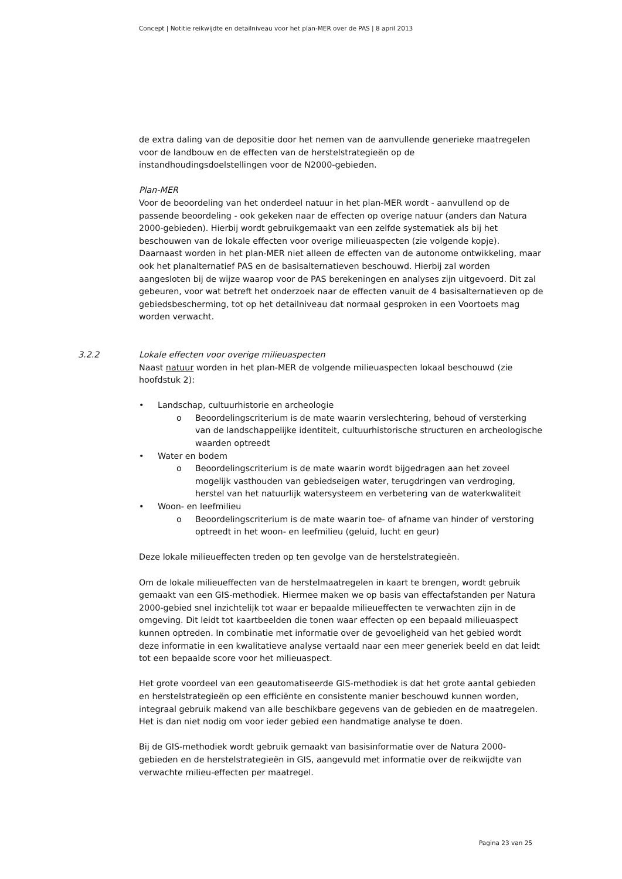Concept | Notitie reikwijdte en detailniveau voor het plan-MER over de PAS | 8 april 2013
de extra daling van de depositie door het nemen van de aanvullende generieke maatregelen voor de landbouw en de effecten van de herstelstrategieën op de instandhoudingsdoelstellingen voor de N2000-gebieden.
Plan-MER
Voor de beoordeling van het onderdeel natuur in het plan-MER wordt - aanvullend op de passende beoordeling - ook gekeken naar de effecten op overige natuur (anders dan Natura 2000-gebieden). Hierbij wordt gebruikgemaakt van een zelfde systematiek als bij het beschouwen van de lokale effecten voor overige milieuaspecten (zie volgende kopje). Daarnaast worden in het plan-MER niet alleen de effecten van de autonome ontwikkeling, maar ook het planalternatief PAS en de basisalternatieven beschouwd. Hierbij zal worden aangesloten bij de wijze waarop voor de PAS berekeningen en analyses zijn uitgevoerd. Dit zal gebeuren, voor wat betreft het onderzoek naar de effecten vanuit de 4 basisalternatieven op de gebiedsbescherming, tot op het detailniveau dat normaal gesproken in een Voortoets mag worden verwacht.
3.2.2 Lokale effecten voor overige milieuaspecten
Naast natuur worden in het plan-MER de volgende milieuaspecten lokaal beschouwd (zie hoofdstuk 2):
• Landschap, cultuurhistorie en archeologie
o Beoordelingscriterium is de mate waarin verslechtering, behoud of versterking van de landschappelijke identiteit, cultuurhistorische structuren en archeologische waarden optreedt
• Water en bodem
o Beoordelingscriterium is de mate waarin wordt bijgedragen aan het zoveel mogelijk vasthouden van gebiedseigen water, terugdringen van verdroging, herstel van het natuurlijk watersysteem en verbetering van de waterkwaliteit
• Woon- en leefmilieu
o Beoordelingscriterium is de mate waarin toe- of afname van hinder of verstoring optreedt in het woon- en leefmilieu (geluid, lucht en geur)
Deze lokale milieueffecten treden op ten gevolge van de herstelstrategieën.
Om de lokale milieueffecten van de herstelmaatregelen in kaart te brengen, wordt gebruik gemaakt van een GIS-methodiek. Hiermee maken we op basis van effectafstanden per Natura 2000-gebied snel inzichtelijk tot waar er bepaalde milieueffecten te verwachten zijn in de omgeving. Dit leidt tot kaartbeelden die tonen waar effecten op een bepaald milieuaspect kunnen optreden. In combinatie met informatie over de gevoeligheid van het gebied wordt deze informatie in een kwalitatieve analyse vertaald naar een meer generiek beeld en dat leidt tot een bepaalde score voor het milieuaspect.
Het grote voordeel van een geautomatiseerde GIS-methodiek is dat het grote aantal gebieden en herstelstrategieën op een efficiënte en consistente manier beschouwd kunnen worden, integraal gebruik makend van alle beschikbare gegevens van de gebieden en de maatregelen. Het is dan niet nodig om voor ieder gebied een handmatige analyse te doen.
Bij de GIS-methodiek wordt gebruik gemaakt van basisinformatie over de Natura 2000-gebieden en de herstelstrategieën in GIS, aangevuld met informatie over de reikwijdte van verwachte milieu-effecten per maatregel.
Pagina 23 van 25